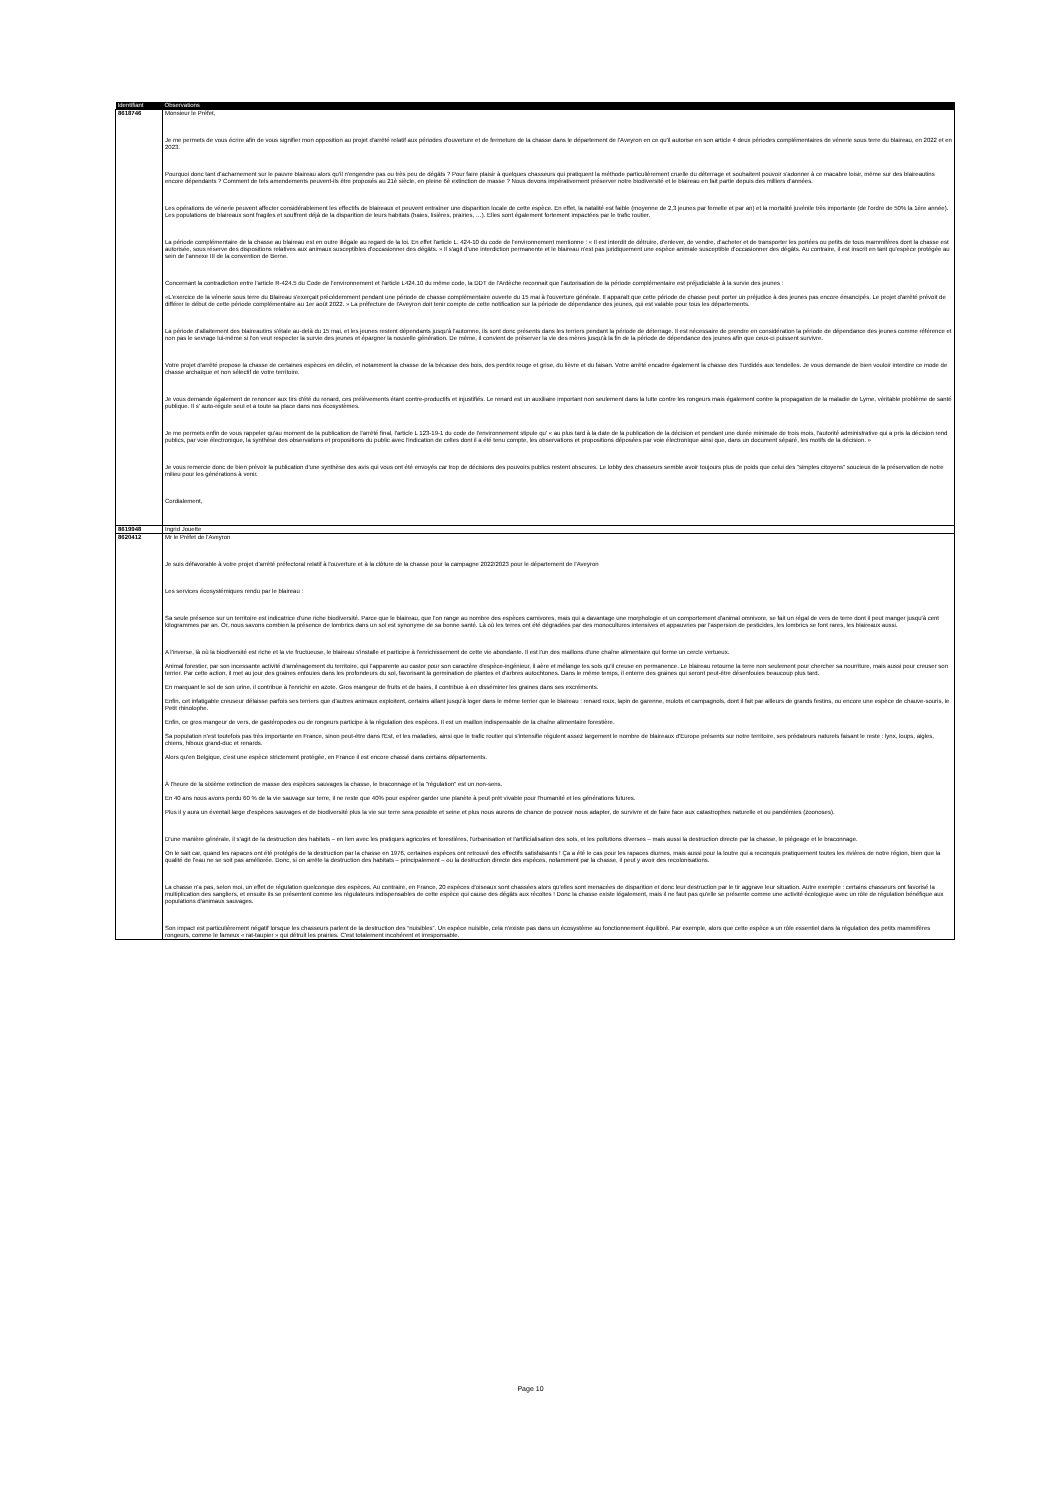| Identifiant | Observations |
| --- | --- |
| 8618746 | Monsieur le Préfet, Je me permets de vous écrire afin de vous signifier mon opposition au projet d'arrêté relatif aux périodes d'ouverture et de fermeture de la chasse dans le département de l'Aveyron en ce qu'il autorise en son article 4 deux périodes complémentaires de vénerie sous terre du blaireau, en 2022 et en 2023. Pourquoi donc tant d'acharnement sur le pauvre blaireau alors qu'il n'engendre pas ou très peu de dégâts ? Pour faire plaisir à quelques chasseurs qui pratiquent la méthode particulièrement cruelle du déterrage et souhaitent pouvoir s'adonner à ce macabre loisir, même sur des blaireautins encore dépendants ? Comment de tels amendements peuvent-ils être proposés au 21è siècle, en pleine 6è extinction de masse ? Nous devons impérativement préserver notre biodiversité et le blaireau en fait partie depuis des milliers d'années. Les opérations de vénerie peuvent affecter considérablement les effectifs de blaireaux et peuvent entraîner une disparition locale de cette espèce. En effet, la natalité est faible (moyenne de 2,3 jeunes par femelle et par an) et la mortalité juvénile très importante (de l'ordre de 50% la 1ère année). Les populations de blaireaux sont fragiles et souffrent déjà de la disparition de leurs habitats (haies, lisières, prairies, …). Elles sont également fortement impactées par le trafic routier. La période complémentaire de la chasse au blaireau est en outre illégale au regard de la loi. En effet l'article L. 424-10 du code de l'environnement mentionne : « Il est interdit de détruire, d'enlever, de vendre, d'acheter et de transporter les portées ou petits de tous mammifères dont la chasse est autorisée, sous réserve des dispositions relatives aux animaux susceptibles d'occasionner des dégâts. » Il s'agit d'une interdiction permanente et le blaireau n'est pas juridiquement une espèce animale susceptible d'occasionner des dégâts. Au contraire, il est inscrit en tant qu'espèce protégée au sein de l'annexe III de la convention de Berne. Concernant la contradiction entre l'article R-424.5 du Code de l'environnement et l'article L424.10 du même code, la DDT de l'Ardèche reconnait que l'autorisation de la période complémentaire est préjudiciable à la survie des jeunes : «L'exercice de la vénerie sous terre du Blaireau s'exerçait précédemment pendant une période de chasse complémentaire ouverte du 15 mai à l'ouverture générale. Il apparaît que cette période de chasse peut porter un préjudice à des jeunes pas encore émancipés. Le projet d'arrêté prévoit de différer le début de cette période complémentaire au 1er août 2022. » La préfecture de l'Aveyron doit tenir compte de cette notification sur la période de dépendance des jeunes, qui est valable pour tous les départements. La période d'allaitement des blaireautins s'étale au-delà du 15 mai, et les jeunes restent dépendants jusqu'à l'automne, ils sont donc présents dans les terriers pendant la période de déterrage. Il est nécessaire de prendre en considération la période de dépendance des jeunes comme référence et non pas le sevrage lui-même si l'on veut respecter la survie des jeunes et épargner la nouvelle génération. De même, il convient de préserver la vie des mères jusqu'à la fin de la période de dépendance des jeunes afin que ceux-ci puissent survivre. Votre projet d'arrêté propose la chasse de certaines espèces en déclin, et notamment la chasse de la bécasse des bois, des perdrix rouge et grise, du lièvre et du faisan. Votre arrêté encadre également la chasse des Turdidés aux tendelles. Je vous demande de bien vouloir interdire ce mode de chasse archaïque et non sélectif de votre territoire. Je vous demande également de renoncer aux tirs d'été du renard, ces prélèvements étant contre-productifs et injustifiés. Le renard est un auxiliaire important non seulement dans la lutte contre les rongeurs mais également contre la propagation de la maladie de Lyme, véritable problème de santé publique. Il s' auto-régule seul et a toute sa place dans nos écosystèmes. Je me permets enfin de vous rappeler qu'au moment de la publication de l'arrêté final, l'article L 123-19-1 du code de l'environnement stipule qu' « au plus tard à la date de la publication de la décision et pendant une durée minimale de trois mois, l'autorité administrative qui a pris la décision rend publics, par voie électronique, la synthèse des observations et propositions du public avec l'indication de celles dont il a été tenu compte, les observations et propositions déposées par voie électronique ainsi que, dans un document séparé, les motifs de la décision. » Je vous remercie donc de bien prévoir la publication d'une synthèse des avis qui vous ont été envoyés car trop de décisions des pouvoirs publics restent obscures. Le lobby des chasseurs semble avoir toujours plus de poids que celui des "simples citoyens" soucieux de la préservation de notre milieu pour les générations à venir. Cordialement, |
| 8619948 | Ingrid Jouette |
| 8620412 | Mr le Préfet de l'Aveyron Je suis défavorable à votre projet d'arrêté préfectoral relatif à l'ouverture et à la clôture de la chasse pour la campagne 2022/2023 pour le département de l'Aveyron Les services écosystémiques rendu par le blaireau : Sa seule présence sur un territoire est indicatrice d'une riche biodiversité. Parce que le blaireau, que l'on range au nombre des espèces carnivores, mais qui a davantage une morphologie et un comportement d'animal omnivore, se fait un régal de vers de terre dont il peut manger jusqu'à cent kilogrammes par an. Or, nous savons combien la présence de lombrics dans un sol est synonyme de sa bonne santé. Là où les terres ont été dégradées par des monocultures intensives et appauvries par l'aspersion de pesticides, les lombrics se font rares, les blaireaux aussi. A l'inverse, là où la biodiversité est riche et la vie fructueuse, le blaireau s'installe et participe à l'enrichissement de cette vie abondante. Il est l'un des maillons d'une chaîne alimentaire qui forme un cercle vertueux. Animal forestier, par son incessante activité d'aménagement du territoire, qui l'apparente au castor pour son caractère d'espèce-ingénieur, il aère et mélange les sols qu'il creuse en permanence. Le blaireau retourne la terre non seulement pour chercher sa nourriture, mais aussi pour creuser son terrier. Par cette action, il met au jour des graines enfouies dans les profondeurs du sol, favorisant la germination de plantes et d'arbres autochtones. Dans le même temps, il enterre des graines qui seront peut-être désenfouies beaucoup plus tard. En marquant le sol de son urine, il contribue à l'enrichir en azote. Gros mangeur de fruits et de baies, il contribue à en disséminer les graines dans ses excréments. Enfin, cet infatigable creuseur délaisse parfois ses terriers que d'autres animaux exploitent, certains allant jusqu'à loger dans le même terrier que le blaireau : renard roux, lapin de garenne, mulots et campagnols, dont il fait par ailleurs de grands festins, ou encore une espèce de chauve-souris, le Petit rhinolophe. Enfin, ce gros mangeur de vers, de gastéropodes ou de rongeurs participe à la régulation des espèces. Il est un maillon indispensable de la chaîne alimentaire forestière. Sa population n'est toutefois pas très importante en France, sinon peut-être dans l'Est, et les maladies, ainsi que le trafic routier qui s'intensifie régulent assez largement le nombre de blaireaux d'Europe présents sur notre territoire, ses prédateurs naturels faisant le reste : lynx, loups, aigles, chiens, hiboux grand-duc et renards. Alors qu'en Belgique, c'est une espèce strictement protégée, en France il est encore chassé dans certains départements. À l'heure de la sixième extinction de masse des espèces sauvages la chasse, le braconnage et la "régulation" est un non-sens. En 40 ans nous avons perdu 60 % de la vie sauvage sur terre, il ne reste que 40% pour espérer garder une planète à peut prêt vivable pour l'humanité et les générations futures. Plus il y aura un éventail large d'espèces sauvages et de biodiversité plus la vie sur terre sera possible et seine et plus nous aurons de chance de pouvoir nous adapter, de survivre et de faire face aux catastrophes naturelle et ou pandémies (zoonoses). D'une manière générale, il s'agit de la destruction des habitats – en lien avec les pratiques agricoles et forestières, l'urbanisation et l'artificialisation des sols, et les pollutions diverses – mais aussi la destruction directe par la chasse, le piégeage et le braconnage. On le sait car, quand les rapaces ont été protégés de la destruction par la chasse en 1976, certaines espèces ont retrouvé des effectifs satisfaisants ! Ça a été le cas pour les rapaces diurnes, mais aussi pour la loutre qui a reconquis pratiquement toutes les rivières de notre région, bien que la qualité de l'eau ne se soit pas améliorée. Donc, si on arrête la destruction des habitats – principalement – ou la destruction directe des espèces, notamment par la chasse, il peut y avoir des recolonisations. La chasse n'a pas, selon moi, un effet de régulation quelconque des espèces. Au contraire, en France, 20 espèces d'oiseaux sont chassées alors qu'elles sont menacées de disparition et donc leur destruction par le tir aggrave leur situation. Autre exemple : certains chasseurs ont favorisé la multiplication des sangliers, et ensuite ils se présentent comme les régulateurs indispensables de cette espèce qui cause des dégâts aux récoltes ! Donc la chasse existe légalement, mais il ne faut pas qu'elle se présente comme une activité écologique avec un rôle de régulation bénéfique aux populations d'animaux sauvages. Son impact est particulièrement négatif lorsque les chasseurs parlent de la destruction des “nuisibles”. Un espèce nuisible, cela n'existe pas dans un écosystème au fonctionnement équilibré. Par exemple, alors que cette espèce a un rôle essentiel dans la régulation des petits mammifères rongeurs, comme le fameux « rat-taupier » qui détruit les prairies. C'est totalement incohérent et irresponsable. |
Page 10